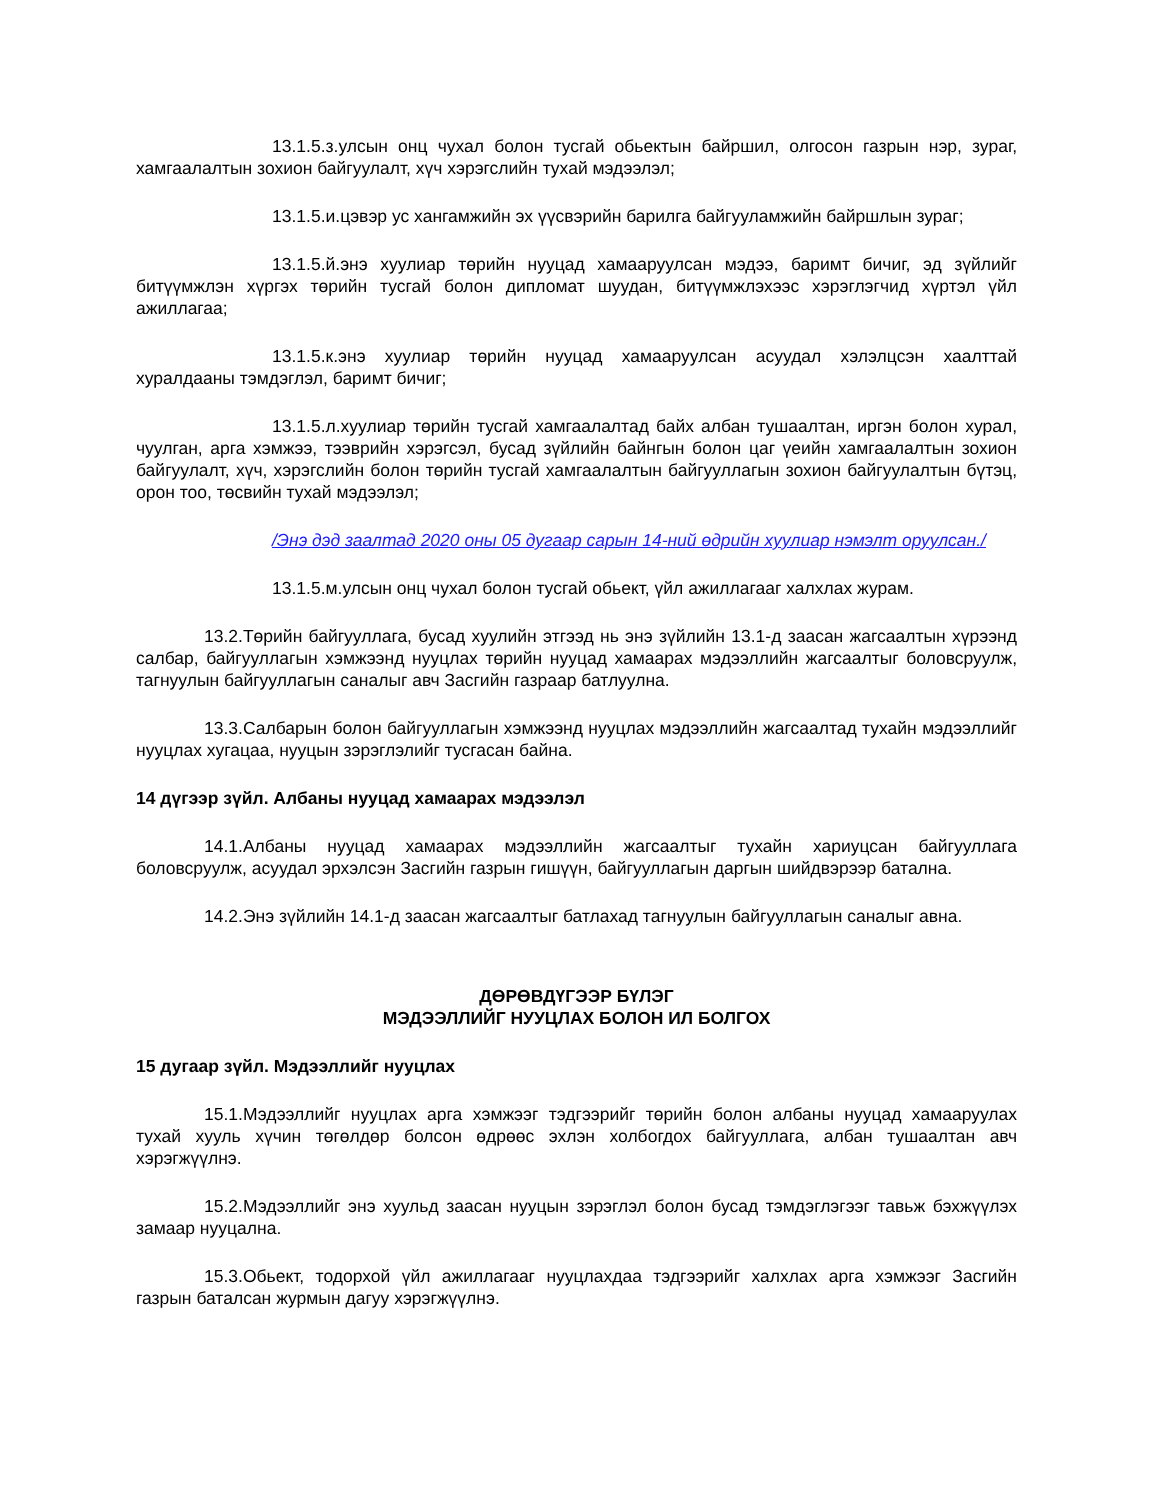13.1.5.з.улсын онц чухал болон тусгай обьектын байршил, олгосон газрын нэр, зураг, хамгаалалтын зохион байгуулалт, хүч хэрэгслийн тухай мэдээлэл;
13.1.5.и.цэвэр ус хангамжийн эх үүсвэрийн барилга байгууламжийн байршлын зураг;
13.1.5.й.энэ хуулиар төрийн нууцад хамааруулсан мэдээ, баримт бичиг, эд зүйлийг битүүмжлэн хүргэх төрийн тусгай болон дипломат шуудан, битүүмжлэхээс хэрэглэгчид хүртэл үйл ажиллагаа;
13.1.5.к.энэ хуулиар төрийн нууцад хамааруулсан асуудал хэлэлцсэн хаалттай хуралдааны тэмдэглэл, баримт бичиг;
13.1.5.л.хуулиар төрийн тусгай хамгаалалтад байх албан тушаалтан, иргэн болон хурал, чуулган, арга хэмжээ, тээврийн хэрэгсэл, бусад зүйлийн байнгын болон цаг үеийн хамгаалалтын зохион байгуулалт, хүч, хэрэгслийн болон төрийн тусгай хамгаалалтын байгууллагын зохион байгуулалтын бүтэц, орон тоо, төсвийн тухай мэдээлэл;
/Энэ дэд заалтад 2020 оны 05 дугаар сарын 14-ний өдрийн хуулиар нэмэлт оруулсан./
13.1.5.м.улсын онц чухал болон тусгай обьект, үйл ажиллагааг халхлах журам.
13.2.Төрийн байгууллага, бусад хуулийн этгээд нь энэ зүйлийн 13.1-д заасан жагсаалтын хүрээнд салбар, байгууллагын хэмжээнд нууцлах төрийн нууцад хамаарах мэдээллийн жагсаалтыг боловсруулж, тагнуулын байгууллагын саналыг авч Засгийн газраар батлуулна.
13.3.Салбарын болон байгууллагын хэмжээнд нууцлах мэдээллийн жагсаалтад тухайн мэдээллийг нууцлах хугацаа, нууцын зэрэглэлийг тусгасан байна.
14 дүгээр зүйл. Албаны нууцад хамаарах мэдээлэл
14.1.Албаны нууцад хамаарах мэдээллийн жагсаалтыг тухайн хариуцсан байгууллага боловсруулж, асуудал эрхэлсэн Засгийн газрын гишүүн, байгууллагын даргын шийдвэрээр батална.
14.2.Энэ зүйлийн 14.1-д заасан жагсаалтыг батлахад тагнуулын байгууллагын саналыг авна.
ДӨРӨВДҮГЭЭР БҮЛЭГ
МЭДЭЭЛЛИЙГ НУУЦЛАХ БОЛОН ИЛ БОЛГОХ
15 дугаар зүйл. Мэдээллийг нууцлах
15.1.Мэдээллийг нууцлах арга хэмжээг тэдгээрийг төрийн болон албаны нууцад хамааруулах тухай хууль хүчин төгөлдөр болсон өдрөөс эхлэн холбогдох байгууллага, албан тушаалтан авч хэрэгжүүлнэ.
15.2.Мэдээллийг энэ хуульд заасан нууцын зэрэглэл болон бусад тэмдэглэгээг тавьж бэхжүүлэх замаар нууцална.
15.3.Обьект, тодорхой үйл ажиллагааг нууцлахдаа тэдгээрийг халхлах арга хэмжээг Засгийн газрын баталсан журмын дагуу хэрэгжүүлнэ.